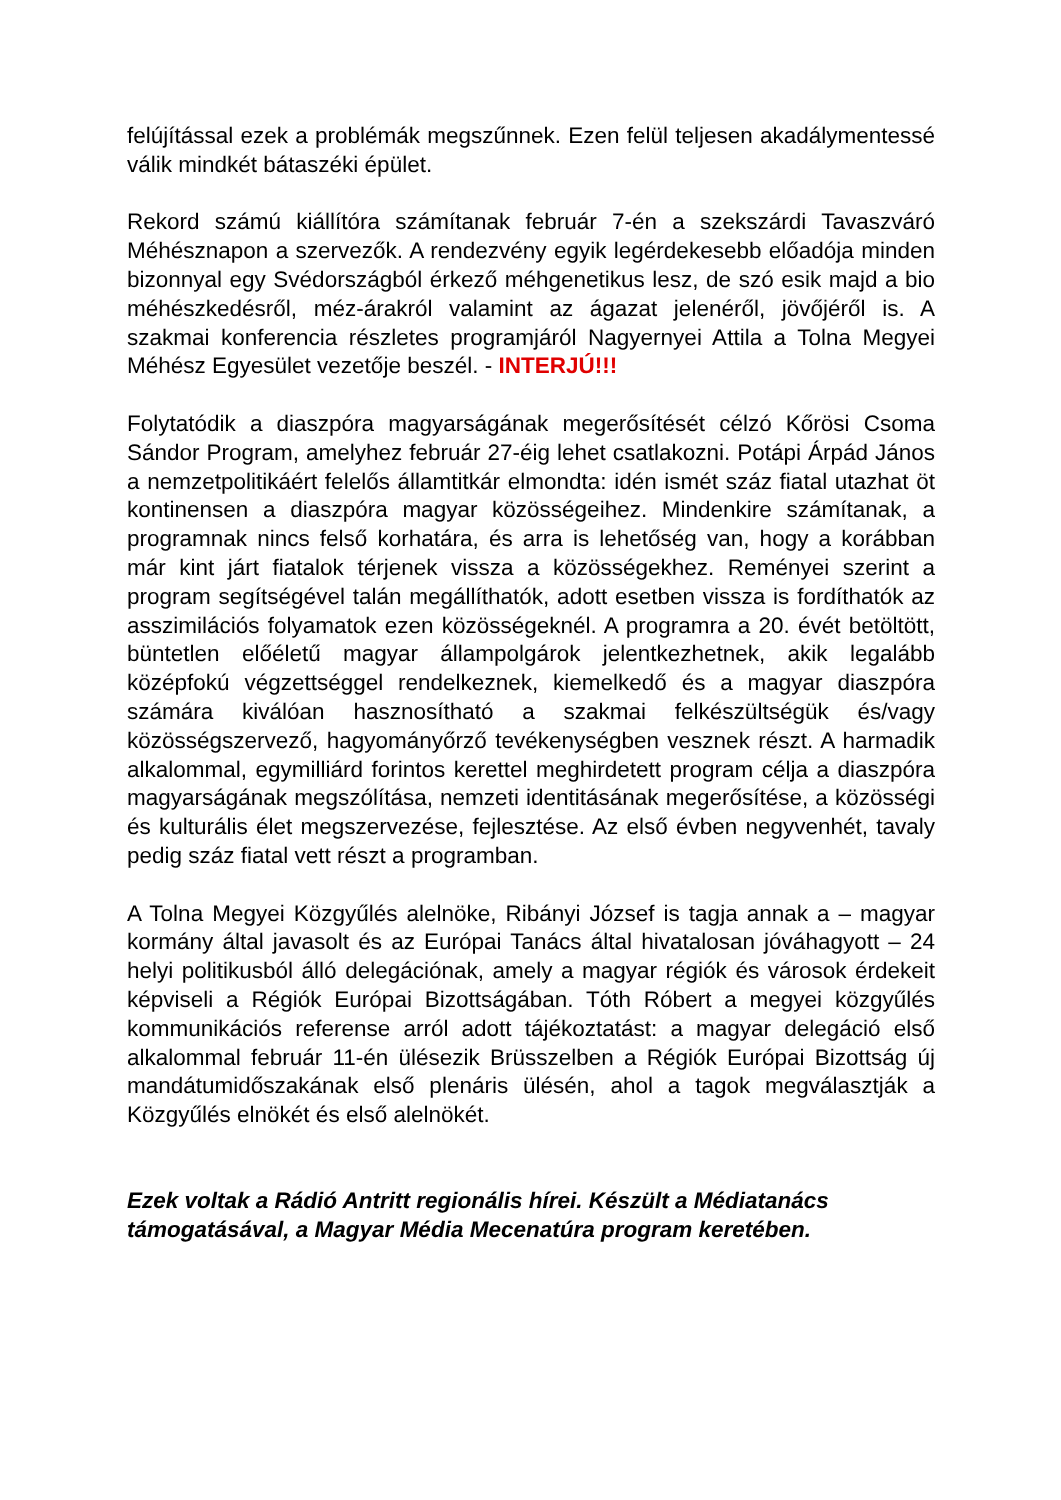felújítással ezek a problémák megszűnnek. Ezen felül teljesen akadálymentessé válik mindkét bátaszéki épület.
Rekord számú kiállítóra számítanak február 7-én a szekszárdi Tavaszváró Méhésznapon a szervezők. A rendezvény egyik legérdekesebb előadója minden bizonnyal egy Svédországból érkező méhgenetikus lesz, de szó esik majd a bio méhészkedésről, méz-árakról valamint az ágazat jelenéről, jövőjéről is. A szakmai konferencia részletes programjáról Nagyernyei Attila a Tolna Megyei Méhész Egyesület vezetője beszél. - INTERJÚ!!!
Folytatódik a diaszpóra magyarságának megerősítését célzó Kőrösi Csoma Sándor Program, amelyhez február 27-éig lehet csatlakozni. Potápi Árpád János a nemzetpolitikáért felelős államtitkár elmondta: idén ismét száz fiatal utazhat öt kontinensen a diaszpóra magyar közösségeihez. Mindenkire számítanak, a programnak nincs felső korhatára, és arra is lehetőség van, hogy a korábban már kint járt fiatalok térjenek vissza a közösségekhez. Reményei szerint a program segítségével talán megállíthatók, adott esetben vissza is fordíthatók az asszimilációs folyamatok ezen közösségeknél. A programra a 20. évét betöltött, büntetlen előéletű magyar állampolgárok jelentkezhetnek, akik legalább középfokú végzettséggel rendelkeznek, kiemelkedő és a magyar diaszpóra számára kiválóan hasznosítható a szakmai felkészültségük és/vagy közösségszervező, hagyományőrző tevékenységben vesznek részt. A harmadik alkalommal, egymilliárd forintos kerettel meghirdetett program célja a diaszpóra magyarságának megszólítása, nemzeti identitásának megerősítése, a közösségi és kulturális élet megszervezése, fejlesztése. Az első évben negyvenhét, tavaly pedig száz fiatal vett részt a programban.
A Tolna Megyei Közgyűlés alelnöke, Ribányi József is tagja annak a – magyar kormány által javasolt és az Európai Tanács által hivatalosan jóváhagyott – 24 helyi politikusból álló delegációnak, amely a magyar régiók és városok érdekeit képviseli a Régiók Európai Bizottságában. Tóth Róbert a megyei közgyűlés kommunikációs referense arról adott tájékoztatást: a magyar delegáció első alkalommal február 11-én ülésezik Brüsszelben a Régiók Európai Bizottság új mandátumidőszakának első plenáris ülésén, ahol a tagok megválasztják a Közgyűlés elnökét és első alelnökét.
Ezek voltak a Rádió Antritt regionális hírei. Készült a Médiatanács támogatásával, a Magyar Média Mecenatúra program keretében.